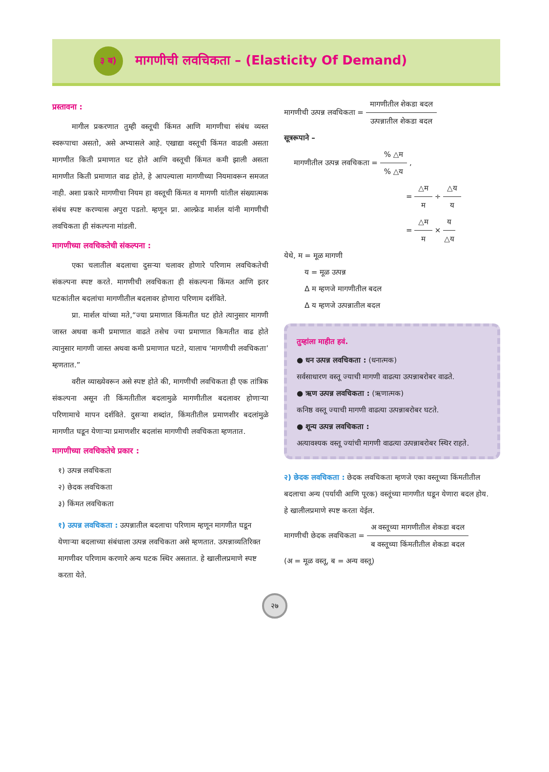३ ब)
मागणीची लवचिकता – (Elasticity Of Demand)
प्रस्तावना :
मागील प्रकरणात तुम्ही वस्तूची किंमत आणि मागणीचा संबंध व्यस्त स्वरूपाचा असतो, असे अभ्यासले आहे. एखाद्या वस्तूची किंमत वाढली असता मागणीत किती प्रमाणात घट होते आणि वस्तूची किंमत कमी झाली असता मागणीत किती प्रमाणात वाढ होते, हे आपल्याला मागणीच्या नियमावरून समजत नाही. अशा प्रकारे मागणीचा नियम हा वस्तूची किंमत व मागणी यांतील संख्यात्मक संबंध स्पष्ट करण्यास अपुरा पडतो. म्हणून प्रा. आल्फ्रेड मार्शल यांनी मागणीची लवचिकता ही संकल्पना मांडली.
मागणीच्या लवचिकतेची संकल्पना :
एका चलातील बदलाचा दुसऱ्या चलावर होणारे परिणाम लवचिकतेची संकल्पना स्पष्ट करते. मागणीची लवचिकता ही संकल्पना किंमत आणि इतर घटकांतील बदलांचा मागणीतील बदलावर होणारा परिणाम दर्शविते.
प्रा. मार्शल यांच्या मते,“ज्या प्रमाणात किंमतीत घट होते त्यानुसार मागणी जास्त अथवा कमी प्रमाणात वाढते तसेच ज्या प्रमाणात किमतीत वाढ होते त्यानुसार मागणी जास्त अथवा कमी प्रमाणात घटते, यालाच ‘मागणीची लवचिकता’ म्हणतात.”
वरील व्याख्येवरून असे स्पष्ट होते की, मागणीची लवचिकता ही एक तांत्रिक संकल्पना असून ती किंमतीतील बदलामुळे मागणीतील बदलावर होणाऱ्या परिणामाचे मापन दर्शविते. दुसऱ्या शब्दांत, किंमतीतील प्रमाणशीर बदलांमुळे मागणीत घडून येणाऱ्या प्रमाणशीर बदलांस मागणीची लवचिकता म्हणतात.
मागणीच्या लवचिकतेचे प्रकार :
१) उत्पन्न लवचिकता
२) छेदक लवचिकता
३) किंमत लवचिकता
१) उत्पन्न लवचिकता : उत्पन्नातील बदलाचा परिणाम म्हणून मागणीत घडून येणाऱ्या बदलाच्या संबंधाला उत्पन्न लवचिकता असे म्हणतात. उत्पन्नाव्यतिरिक्त मागणीवर परिणाम करणारे अन्य घटक स्थिर असतात. हे खालीलप्रमाणे स्पष्ट करता येते.
मागणीची उत्पन्न लवचिकता = मागणीतील शेकडा बदल उत्पन्नातील शेकडा बदल
सूत्ररूपाने –
मागणीतील उत्पन्न लवचिकता = % △म% △य ,
= △म म ÷ △य य
= △म म × य △य
येथे, म = मूळ मागणी
य = मूळ उत्पन्न
Δ म म्हणजे मागणीतील बदल
Δ य म्हणजे उत्पन्नातील बदल
तुम्हांला माहीत हवं.
● धन उत्पन्न लवचिकता : (धनात्मक)
सर्वसाधारण वस्तू ज्याची मागणी वाढत्या उत्पन्नाबरोबर वाढते.
● ऋण उत्पन्न लवचिकता : (ऋणात्मक)
कनिष्ठ वस्तू ज्याची मागणी वाढत्या उत्पन्नाबरोबर घटते.
● शून्य उत्पन्न लवचिकता :
अत्यावश्यक वस्तू ज्यांची मागणी वाढत्या उत्पन्नाबरोबर स्थिर राहते.
२) छेदक लवचिकता : छेदक लवचिकता म्हणजे एका वस्तूच्या किंमतीतील बदलाचा अन्य (पर्यायी आणि पूरक) वस्तूंच्या मागणीत घडून येणारा बदल होय.
हे खालीलप्रमाणे स्पष्ट करता येईल.
मागणीची छेदक लवचिकता = अ वस्तूच्या मागणीतील शेकडा बदल ब वस्तूच्या किंमतीतील शेकडा बदल
(अ = मूळ वस्तू, ब = अन्य वस्तू)
२७